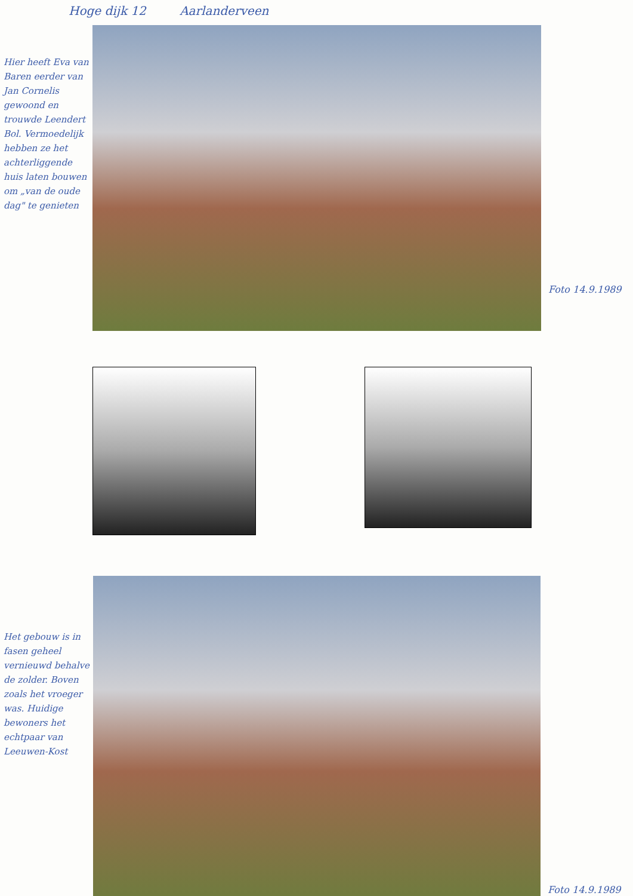Hoge dijk 12 Aarlanderveen
Hier heeft Eva van Baren eerder van Jan Cornelis gewoond en trouwde Leendert Bol. Vermoedelijk hebben ze het achterliggende huis laten bouwen om „van de oude dag" te genieten
Foto 14.9.1989
Het gebouw is in fasen geheel vernieuwd behalve de zolder. Boven zoals het vroeger was. Huidige bewoners het echtpaar van Leeuwen-Kost
Foto 14.9.1989